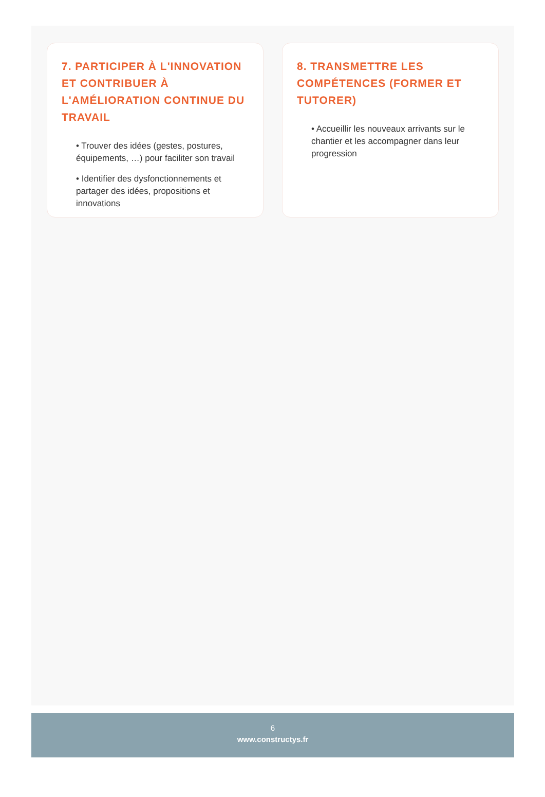7. PARTICIPER À L'INNOVATION ET CONTRIBUER À L'AMÉLIORATION CONTINUE DU TRAVAIL
• Trouver des idées (gestes, postures, équipements, …) pour faciliter son travail
• Identifier des dysfonctionnements et partager des idées, propositions et innovations
8. TRANSMETTRE LES COMPÉTENCES (FORMER ET TUTORER)
• Accueillir les nouveaux arrivants sur le chantier et les accompagner dans leur progression
6
www.constructys.fr